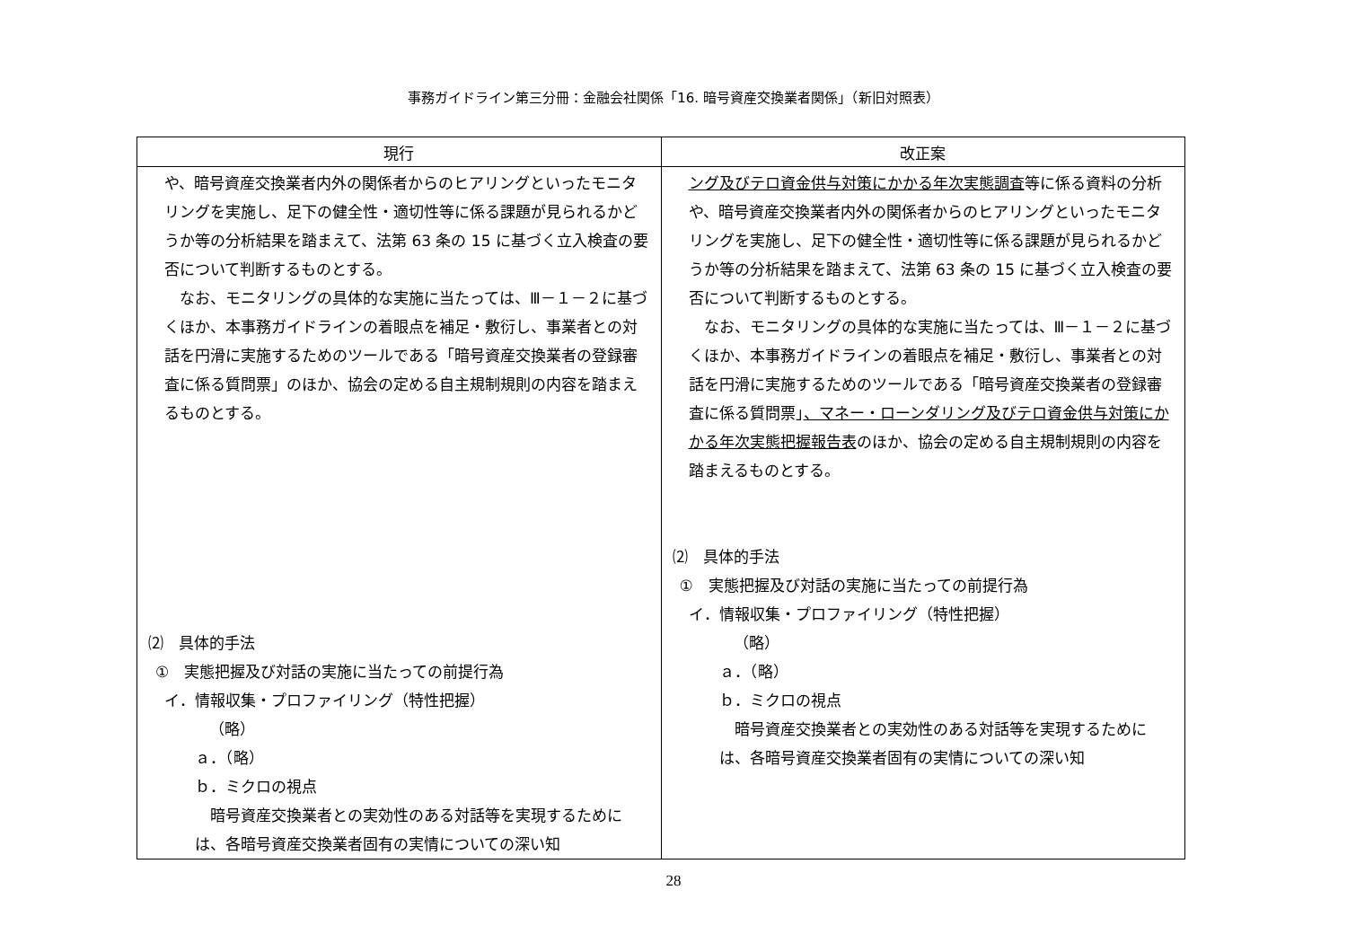事務ガイドライン第三分冊：金融会社関係「16. 暗号資産交換業者関係」（新旧対照表）
| 現行 | 改正案 |
| --- | --- |
| や、暗号資産交換業者内外の関係者からのヒアリングといったモニタリングを実施し、足下の健全性・適切性等に係る課題が見られるかどうか等の分析結果を踏まえて、法第 63 条の 15 に基づく立入検査の要否について判断するものとする。 なお、モニタリングの具体的な実施に当たっては、Ⅲ－１－２に基づくほか、本事務ガイドラインの着眼点を補足・敷衍し、事業者との対話を円滑に実施するためのツールである「暗号資産交換業者の登録審査に係る質問票」のほか、協会の定める自主規制規則の内容を踏まえるものとする。 ⑵ 具体的手法 ① 実態把握及び対話の実施に当たっての前提行為 イ．情報収集・プロファイリング（特性把握） （略） ａ．（略） ｂ．ミクロの視点 暗号資産交換業者との実効性のある対話等を実現するためには、各暗号資産交換業者固有の実情についての深い知 | ング及びテロ資金供与対策にかかる年次実態調査 等に係る資料の分析や、暗号資産交換業者内外の関係者からのヒアリングといったモニタリングを実施し、足下の健全性・適切性等に係る課題が見られるかどうか等の分析結果を踏まえて、法第 63 条の 15 に基づく立入検査の要否について判断するものとする。 なお、モニタリングの具体的な実施に当たっては、Ⅲ－１－２に基づくほか、本事務ガイドラインの着眼点を補足・敷衍し、事業者との対話を円滑に実施するためのツールである「暗号資産交換業者の登録審査に係る質問票」 、マネー・ローンダリング及びテロ資金供与対策にかかる年次実態把握報告表 のほか、協会の定める自主規制規則の内容を踏まえるものとする。 ⑵ 具体的手法 ① 実態把握及び対話の実施に当たっての前提行為 イ．情報収集・プロファイリング（特性把握） （略） ａ．（略） ｂ．ミクロの視点 暗号資産交換業者との実効性のある対話等を実現するためには、各暗号資産交換業者固有の実情についての深い知 |
28